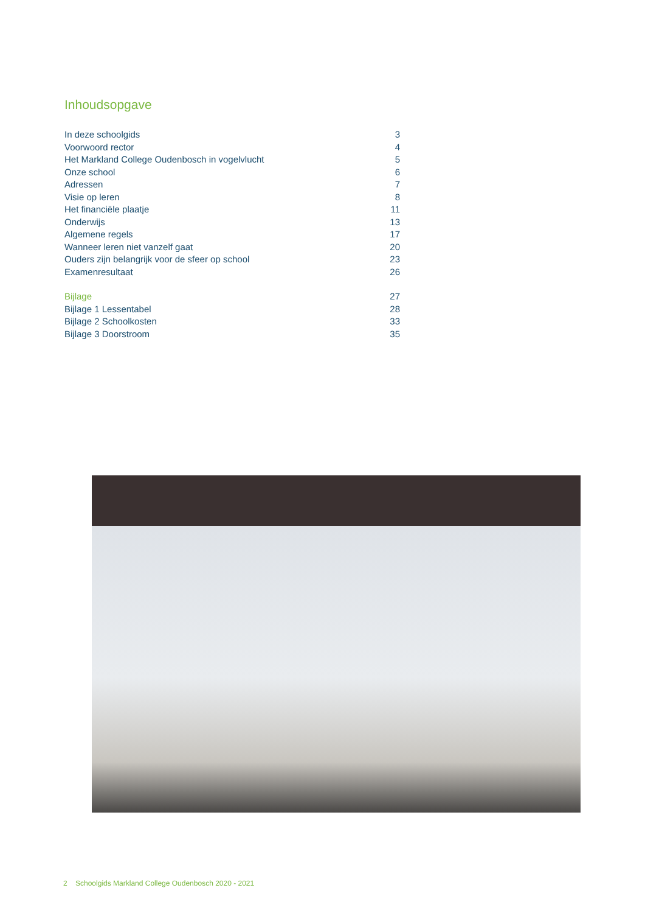Inhoudsopgave
In deze schoolgids 3
Voorwoord rector 4
Het Markland College Oudenbosch in vogelvlucht 5
Onze school 6
Adressen 7
Visie op leren 8
Het financiële plaatje 11
Onderwijs 13
Algemene regels 17
Wanneer leren niet vanzelf gaat 20
Ouders zijn belangrijk voor de sfeer op school 23
Examenresultaat 26
Bijlage 27
Bijlage 1 Lessentabel 28
Bijlage 2 Schoolkosten 33
Bijlage 3 Doorstroom 35
2 Schoolgids Markland College Oudenbosch 2020 - 2021